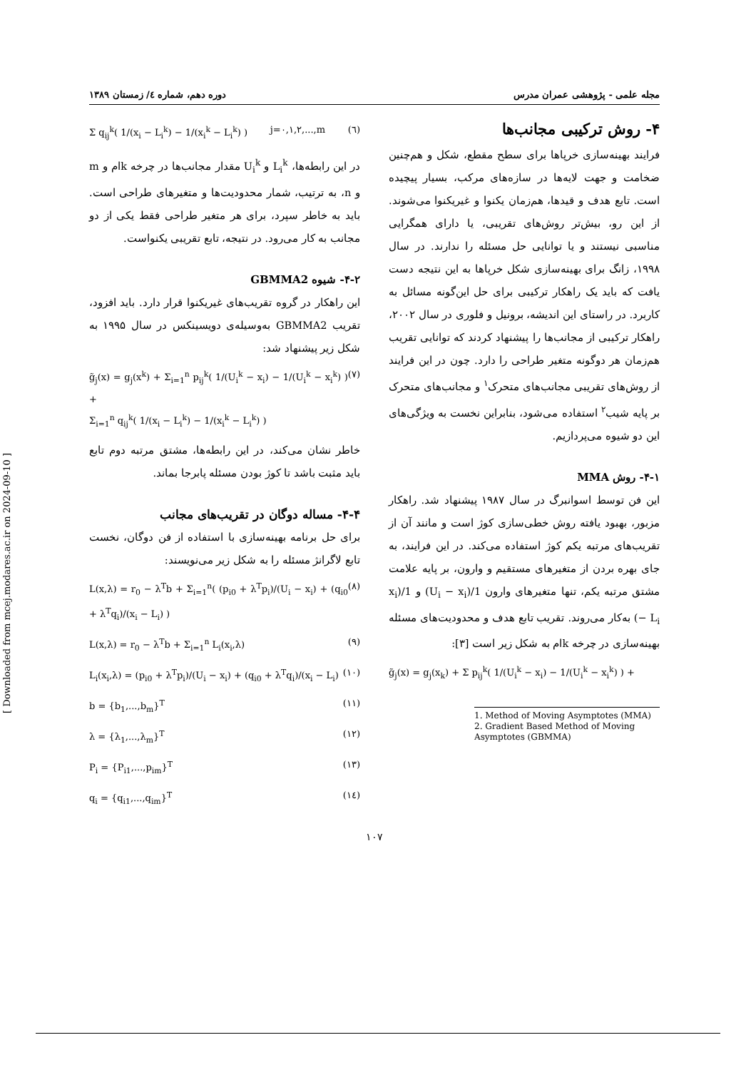مجله علمی - پژوهشی عمران مدرس دوره دهم، شماره ٤/ زمستان ١٣٨٩
۴- روش ترکیبی مجانب‌ها
فرایند بهینه‌سازی خرپاها برای سطح مقطع، شکل و هم‌چنین ضخامت و جهت لایه‌ها در سازه‌های مرکب، بسیار پیچیده است. تابع هدف و قیدها، هم‌زمان یکنوا و غیریکنوا می‌شوند. از این رو، بیش‌تر روش‌های تقریبی، یا دارای همگرایی مناسبی نیستند و یا توانایی حل مسئله را ندارند. در سال ۱۹۹۸، زانگ برای بهینه‌سازی شکل خرپاها به این نتیجه دست یافت که باید یک راهکار ترکیبی برای حل این‌گونه مسائل به کاربرد. در راستای این اندیشه، برونیل و فلوری در سال ۲۰۰۲، راهکار ترکیبی از مجانب‌ها را پیشنهاد کردند که توانایی تقریب هم‌زمان هر دوگونه متغیر طراحی را دارد. چون در این فرایند از روش‌های تقریبی مجانب‌های متحرک<sup>۱</sup> و مجانب‌های متحرک بر پایه شیب<sup>۲</sup> استفاده می‌شود، بنابراین نخست به ویژگی‌های این دو شیوه می‌پردازیم.
۴-۱- روش MMA
این فن توسط اسوانبرگ در سال ۱۹۸۷ پیشنهاد شد. راهکار مزبور، بهبود یافته روش خطی‌سازی کوژ است و مانند آن از تقریب‌های مرتبه یکم کوژ استفاده می‌کند. در این فرایند، به جای بهره بردن از متغیرهای مستقیم و وارون، بر پایه علامت مشتق مرتبه یکم، تنها متغیرهای وارون 1/(U<sub>i</sub> − x<sub>i</sub>) و 1/(x<sub>i</sub> − L<sub>i</sub>) به‌کار می‌روند. تقریب تابع هدف و محدودیت‌های مسئله بهینه‌سازی در چرخه kام به شکل زیر است [۳]:
g̃<sub>j</sub>(x) = g<sub>j</sub>(x<sub>k</sub>) + Σ p<sub>ij</sub><sup>k</sup>( 1/(U<sub>i</sub><sup>k</sup> − x<sub>i</sub>) − 1/(U<sub>i</sub><sup>k</sup> − x<sub>i</sub><sup>k</sup>) ) +
1. Method of Moving Asymptotes (MMA)
2. Gradient Based Method of Moving Asymptotes (GBMMA)
Σ q<sub>ij</sub><sup>k</sup>( 1/(x<sub>i</sub> − L<sub>i</sub><sup>k</sup>) − 1/(x<sub>i</sub><sup>k</sup> − L<sub>i</sub><sup>k</sup>) ) j=۰,۱,۲,...,m (٦)
در این رابطه‌ها، L<sub>i</sub><sup>k</sup> و U<sub>i</sub><sup>k</sup> مقدار مجانب‌ها در چرخه kام و m و n، به ترتیب، شمار محدودیت‌ها و متغیرهای طراحی است. باید به خاطر سپرد، برای هر متغیر طراحی فقط یکی از دو مجانب به کار می‌رود. در نتیجه، تابع تقریبی یکنواست.
۴-۲- شیوه GBMMA2
این راهکار در گروه تقریب‌های غیریکنوا قرار دارد. باید افزود، تقریب GBMMA2 به‌وسیله‌ی دویسینکس در سال ۱۹۹۵ به شکل زیر پیشنهاد شد:
g̃<sub>j</sub>(x) = g<sub>j</sub>(x<sup>k</sup>) + Σ<sub>i=1</sub><sup>n</sup> p<sub>ij</sub><sup>k</sup>( 1/(U<sub>i</sub><sup>k</sup> − x<sub>i</sub>) − 1/(U<sub>i</sub><sup>k</sup> − x<sub>i</sub><sup>k</sup>) ) +
Σ<sub>i=1</sub><sup>n</sup> q<sub>ij</sub><sup>k</sup>( 1/(x<sub>i</sub> − L<sub>i</sub><sup>k</sup>) − 1/(x<sub>i</sub><sup>k</sup> − L<sub>i</sub><sup>k</sup>) ) (٧)
خاطر نشان می‌کند، در این رابطه‌ها، مشتق مرتبه دوم تابع باید مثبت باشد تا کوژ بودن مسئله پابرجا بماند.
۴-۴- مساله دوگان در تقریب‌های مجانب
برای حل برنامه بهینه‌سازی با استفاده از فن دوگان، نخست تابع لاگرانژ مسئله را به شکل زیر می‌نویسند:
L(x,λ) = r<sub>0</sub> − λ<sup>T</sup>b + Σ<sub>i=1</sub><sup>n</sup>( (p<sub>i0</sub> + λ<sup>T</sup>p<sub>i</sub>)/(U<sub>i</sub> − x<sub>i</sub>) + (q<sub>i0</sub> + λ<sup>T</sup>q<sub>i</sub>)/(x<sub>i</sub> − L<sub>i</sub>) ) (٨)
L(x,λ) = r<sub>0</sub> − λ<sup>T</sup>b + Σ<sub>i=1</sub><sup>n</sup> L<sub>i</sub>(x<sub>i</sub>,λ) (٩)
L<sub>i</sub>(x<sub>i</sub>,λ) = (p<sub>i0</sub> + λ<sup>T</sup>p<sub>i</sub>)/(U<sub>i</sub> − x<sub>i</sub>) + (q<sub>i0</sub> + λ<sup>T</sup>q<sub>i</sub>)/(x<sub>i</sub> − L<sub>i</sub>) (١٠)
b = {b<sub>1</sub>,...,b<sub>m</sub>}<sup>T</sup> (١١)
λ = {λ<sub>1</sub>,...,λ<sub>m</sub>}<sup>T</sup> (١٢)
P<sub>i</sub> = {P<sub>i1</sub>,...,p<sub>im</sub>}<sup>T</sup> (١٣)
q<sub>i</sub> = {q<sub>i1</sub>,...,q<sub>im</sub>}<sup>T</sup> (١٤)
۱۰۷
[ Downloaded from mcej.modares.ac.ir on 2024-09-10 ]